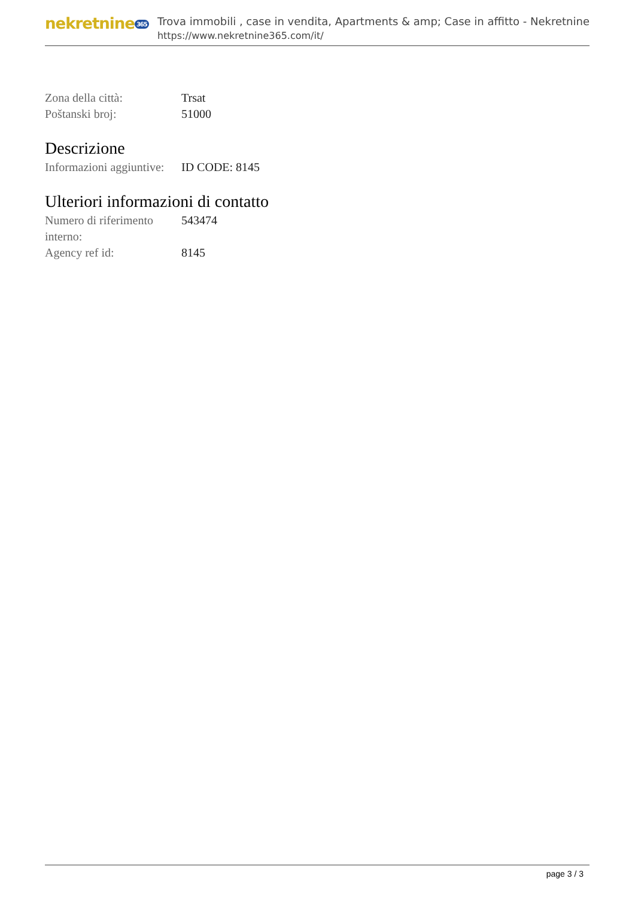nekretnine 365
Trova immobili , case in vendita, Apartments & amp; Case in affitto - Nekretnine
https://www.nekretnine365.com/it/
| Zona della città: | Trsat |
| Poštanski broj: | 51000 |
Descrizione
| Informazioni aggiuntive: | ID CODE: 8145 |
Ulteriori informazioni di contatto
| Numero di riferimento interno: | 543474 |
| Agency ref id: | 8145 |
page 3 / 3